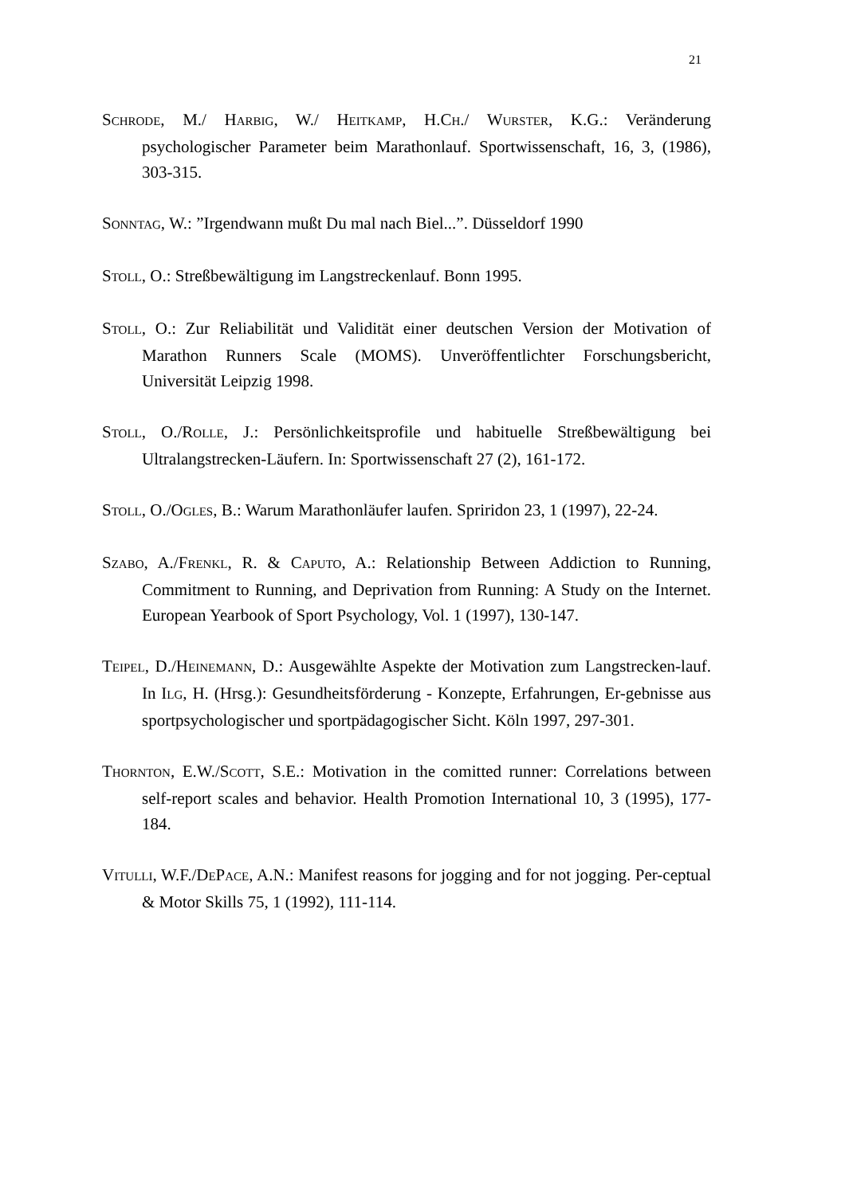21
SCHRODE, M./ HARBIG, W./ HEITKAMP, H.CH./ WURSTER, K.G.: Veränderung psychologischer Parameter beim Marathonlauf. Sportwissenschaft, 16, 3, (1986), 303-315.
SONNTAG, W.: ”Irgendwann mußt Du mal nach Biel...”. Düsseldorf 1990
STOLL, O.: Streßbewältigung im Langstreckenlauf. Bonn 1995.
STOLL, O.: Zur Reliabilität und Validität einer deutschen Version der Motivation of Marathon Runners Scale (MOMS). Unveröffentlichter Forschungsbericht, Universität Leipzig 1998.
STOLL, O./ROLLE, J.: Persönlichkeitsprofile und habituelle Streßbewältigung bei Ultralangstrecken-Läufern. In: Sportwissenschaft 27 (2), 161-172.
STOLL, O./OGLES, B.: Warum Marathonläufer laufen. Spriridon 23, 1 (1997), 22-24.
SZABO, A./FRENKL, R. & CAPUTO, A.: Relationship Between Addiction to Running, Commitment to Running, and Deprivation from Running: A Study on the Internet. European Yearbook of Sport Psychology, Vol. 1 (1997), 130-147.
TEIPEL, D./HEINEMANN, D.: Ausgewählte Aspekte der Motivation zum Langstrecken-lauf. In ILG, H. (Hrsg.): Gesundheitsförderung - Konzepte, Erfahrungen, Er-gebnisse aus sportpsychologischer und sportpädagogischer Sicht. Köln 1997, 297-301.
THORNTON, E.W./SCOTT, S.E.: Motivation in the comitted runner: Correlations between self-report scales and behavior. Health Promotion International 10, 3 (1995), 177-184.
VITULLI, W.F./DEPACE, A.N.: Manifest reasons for jogging and for not jogging. Per-ceptual & Motor Skills 75, 1 (1992), 111-114.